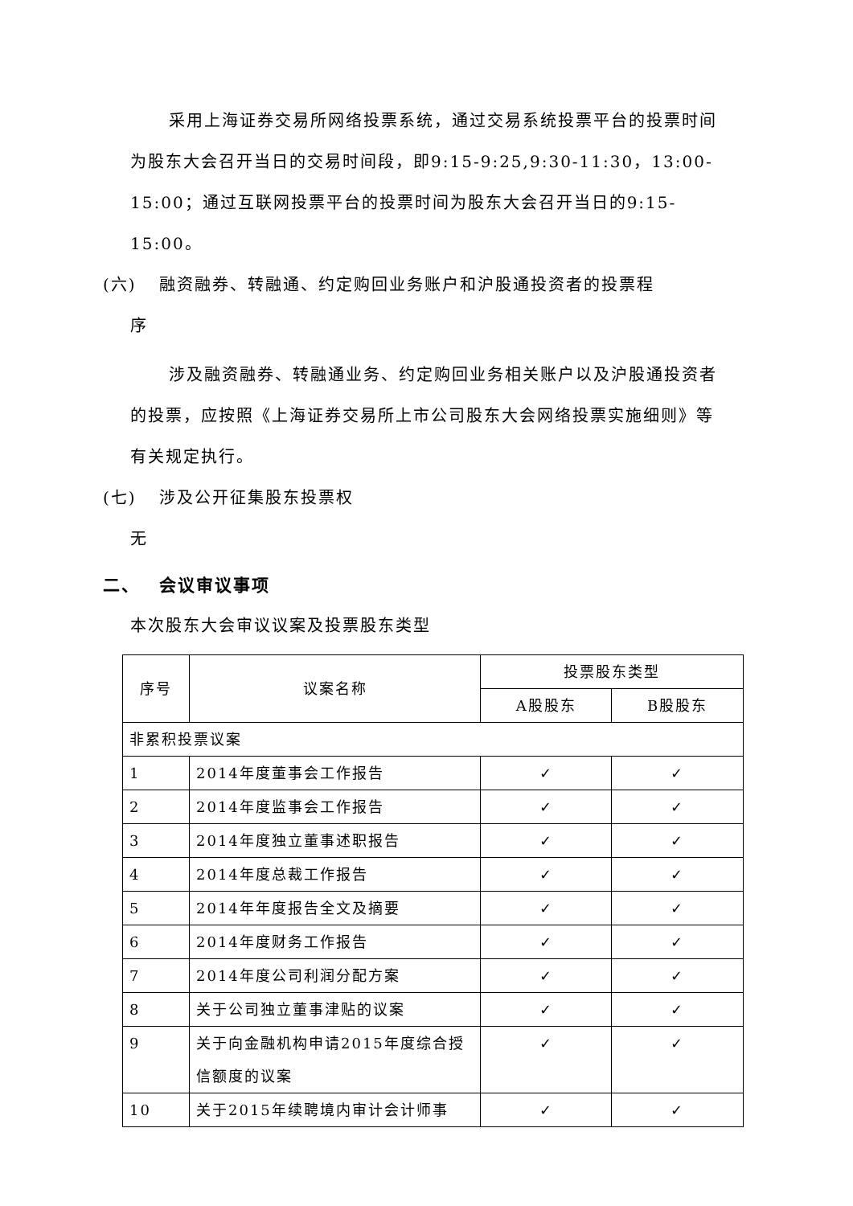采用上海证券交易所网络投票系统，通过交易系统投票平台的投票时间为股东大会召开当日的交易时间段，即9:15-9:25,9:30-11:30，13:00-15:00；通过互联网投票平台的投票时间为股东大会召开当日的9:15-15:00。
(六) 融资融券、转融通、约定购回业务账户和沪股通投资者的投票程
序
涉及融资融券、转融通业务、约定购回业务相关账户以及沪股通投资者的投票，应按照《上海证券交易所上市公司股东大会网络投票实施细则》等有关规定执行。
(七) 涉及公开征集股东投票权
无
二、 会议审议事项
本次股东大会审议议案及投票股东类型
| 序号 | 议案名称 | 投票股东类型 | |
| --- | --- | --- | --- |
| | | A股股东 | B股股东 |
| 非累积投票议案 | | | |
| 1 | 2014年度董事会工作报告 | ✓ | ✓ |
| 2 | 2014年度监事会工作报告 | ✓ | ✓ |
| 3 | 2014年度独立董事述职报告 | ✓ | ✓ |
| 4 | 2014年度总裁工作报告 | ✓ | ✓ |
| 5 | 2014年年度报告全文及摘要 | ✓ | ✓ |
| 6 | 2014年度财务工作报告 | ✓ | ✓ |
| 7 | 2014年度公司利润分配方案 | ✓ | ✓ |
| 8 | 关于公司独立董事津贴的议案 | ✓ | ✓ |
| 9 | 关于向金融机构申请2015年度综合授信额度的议案 | ✓ | ✓ |
| 10 | 关于2015年续聘境内审计会计师事 | ✓ | ✓ |